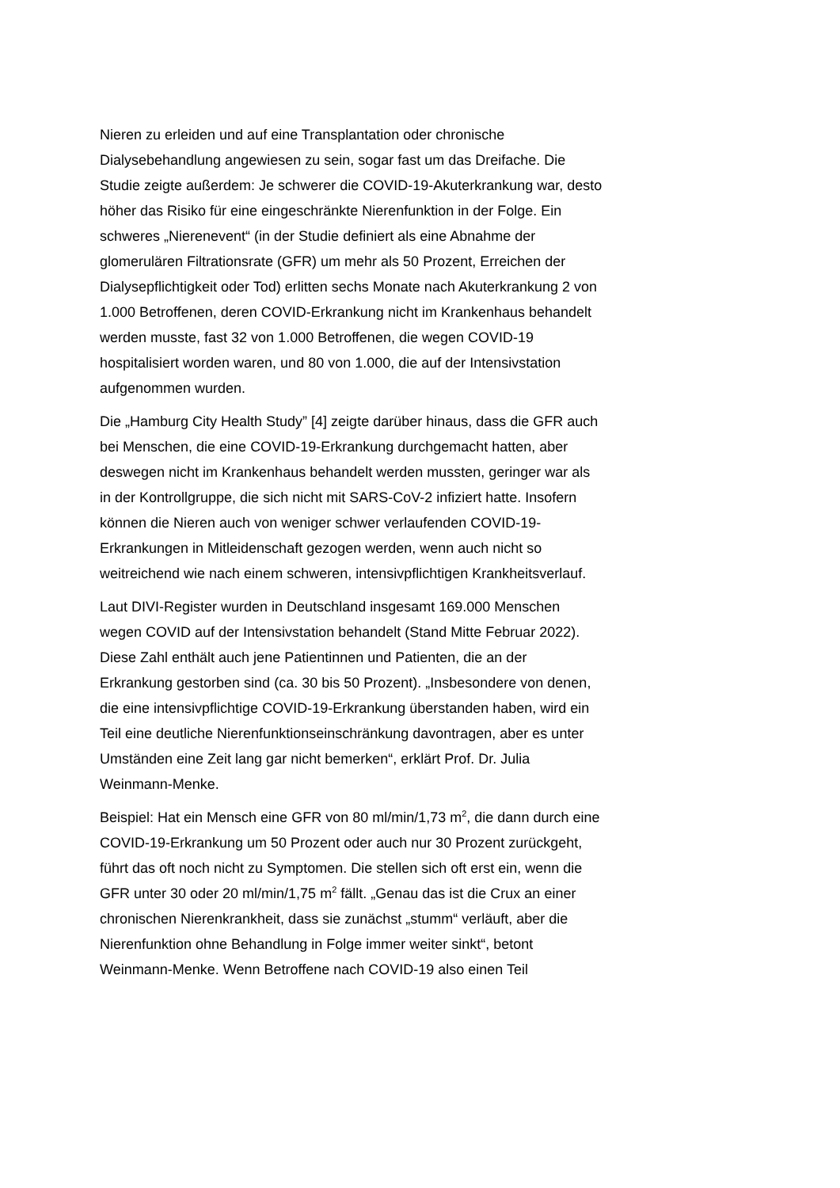Nieren zu erleiden und auf eine Transplantation oder chronische Dialysebehandlung angewiesen zu sein, sogar fast um das Dreifache. Die Studie zeigte außerdem: Je schwerer die COVID-19-Akuterkrankung war, desto höher das Risiko für eine eingeschränkte Nierenfunktion in der Folge. Ein schweres „Nierenevent“ (in der Studie definiert als eine Abnahme der glomerulären Filtrationsrate (GFR) um mehr als 50 Prozent, Erreichen der Dialysepflichtigkeit oder Tod) erlitten sechs Monate nach Akuterkrankung 2 von 1.000 Betroffenen, deren COVID-Erkrankung nicht im Krankenhaus behandelt werden musste, fast 32 von 1.000 Betroffenen, die wegen COVID-19 hospitalisiert worden waren, und 80 von 1.000, die auf der Intensivstation aufgenommen wurden.
Die „Hamburg City Health Study” [4] zeigte darüber hinaus, dass die GFR auch bei Menschen, die eine COVID-19-Erkrankung durchgemacht hatten, aber deswegen nicht im Krankenhaus behandelt werden mussten, geringer war als in der Kontrollgruppe, die sich nicht mit SARS-CoV-2 infiziert hatte. Insofern können die Nieren auch von weniger schwer verlaufenden COVID-19-Erkrankungen in Mitleidenschaft gezogen werden, wenn auch nicht so weitreichend wie nach einem schweren, intensivpflichtigen Krankheitsverlauf.
Laut DIVI-Register wurden in Deutschland insgesamt 169.000 Menschen wegen COVID auf der Intensivstation behandelt (Stand Mitte Februar 2022). Diese Zahl enthält auch jene Patientinnen und Patienten, die an der Erkrankung gestorben sind (ca. 30 bis 50 Prozent). „Insbesondere von denen, die eine intensivpflichtige COVID-19-Erkrankung überstanden haben, wird ein Teil eine deutliche Nierenfunktionseinschränkung davontragen, aber es unter Umständen eine Zeit lang gar nicht bemerken“, erklärt Prof. Dr. Julia Weinmann-Menke.
Beispiel: Hat ein Mensch eine GFR von 80 ml/min/1,73 m<sup>2</sup>, die dann durch eine COVID-19-Erkrankung um 50 Prozent oder auch nur 30 Prozent zurückgeht, führt das oft noch nicht zu Symptomen. Die stellen sich oft erst ein, wenn die GFR unter 30 oder 20 ml/min/1,75 m<sup>2</sup> fällt. „Genau das ist die Crux an einer chronischen Nierenkrankheit, dass sie zunächst „stumm“ verläuft, aber die Nierenfunktion ohne Behandlung in Folge immer weiter sinkt“, betont Weinmann-Menke. Wenn Betroffene nach COVID-19 also einen Teil